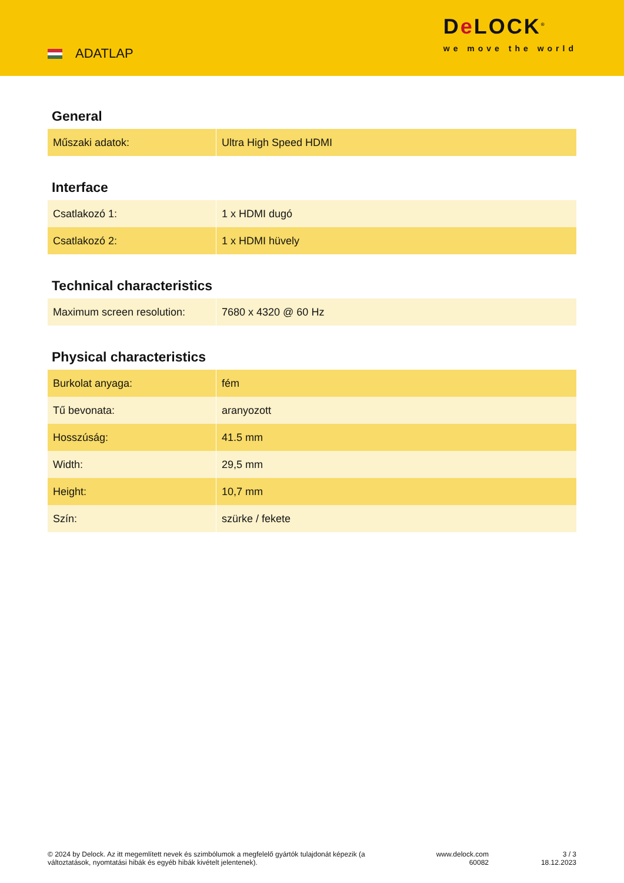ADATLAP
De LOCK<sup>®</sup>
we move the world
General
| Műszaki adatok: | Ultra High Speed HDMI |
Interface
| Csatlakozó 1: | 1 x HDMI dugó |
| Csatlakozó 2: | 1 x HDMI hüvely |
Technical characteristics
| Maximum screen resolution: | 7680 x 4320 @ 60 Hz |
Physical characteristics
| Burkolat anyaga: | fém |
| Tű bevonata: | aranyozott |
| Hosszúság: | 41.5 mm |
| Width: | 29,5 mm |
| Height: | 10,7 mm |
| Szín: | szürke / fekete |
© 2024 by Delock. Az itt megemlített nevek és szimbólumok a megfelelő gyártók tulajdonát képezik (a változtatások, nyomtatási hibák és egyéb hibák kivételt jelentenek).
www.delock.com
60082
3 / 3
18.12.2023